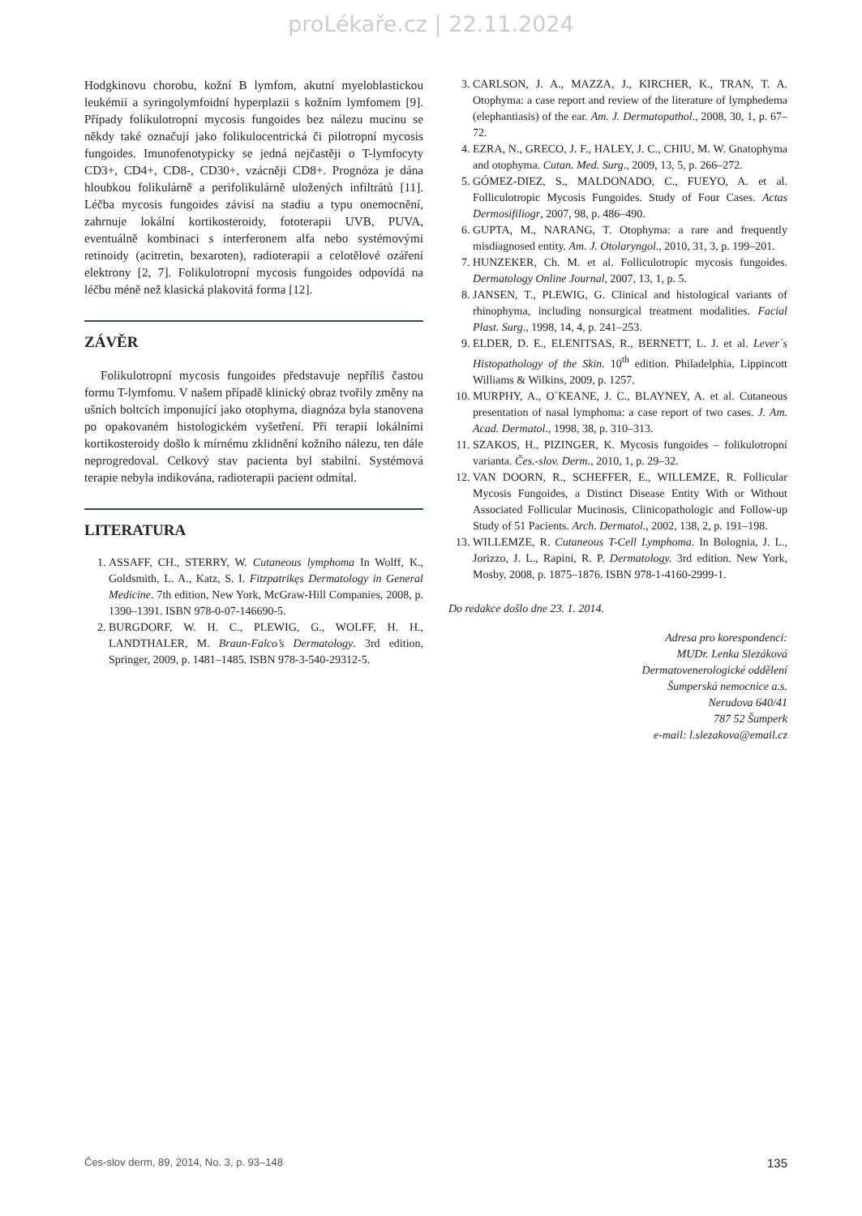proLékaře.cz | 22.11.2024
Hodgkinovu chorobu, kožní B lymfom, akutní myeloblastickou leukémii a syringolymfoidní hyperplazii s kožním lymfomem [9]. Případy folikulotropní mycosis fungoides bez nálezu mucinu se někdy také označují jako folikulocentrická či pilotropní mycosis fungoides. Imunofenotypicky se jedná nejčastěji o T-lymfocyty CD3+, CD4+, CD8-, CD30+, vzácněji CD8+. Prognóza je dána hloubkou folikulárně a perifolikulárně uložených infiltrátů [11]. Léčba mycosis fungoides závisí na stadiu a typu onemocnění, zahrnuje lokální kortikosteroidy, fototerapii UVB, PUVA, eventuálně kombinaci s interferonem alfa nebo systémovými retinoidy (acitretin, bexaroten), radioterapii a celotělové ozáření elektrony [2, 7]. Folikulotropní mycosis fungoides odpovídá na léčbu méně než klasická plakovitá forma [12].
ZÁVĚR
Folikulotropní mycosis fungoides představuje nepříliš častou formu T-lymfomu. V našem případě klinický obraz tvořily změny na ušních boltcích imponující jako otophyma, diagnóza byla stanovena po opakovaném histologickém vyšetření. Při terapii lokálními kortikosteroidy došlo k mírnému zklidnění kožního nálezu, ten dále neprogredoval. Celkový stav pacienta byl stabilní. Systémová terapie nebyla indikována, radioterapii pacient odmítal.
LITERATURA
1. ASSAFF, CH., STERRY, W. Cutaneous lymphoma In Wolff, K., Goldsmith, L. A., Katz, S. I. Fitzpatrikęs Dermatology in General Medicine. 7th edition, New York, McGraw-Hill Companies, 2008, p. 1390–1391. ISBN 978-0-07-146690-5.
2. BURGDORF, W. H. C., PLEWIG, G., WOLFF, H. H., LANDTHALER, M. Braun-Falco’s Dermatology. 3rd edition, Springer, 2009, p. 1481–1485. ISBN 978-3-540-29312-5.
3. CARLSON, J. A., MAZZA, J., KIRCHER, K., TRAN, T. A. Otophyma: a case report and review of the literature of lymphedema (elephantiasis) of the ear. Am. J. Dermatopathol., 2008, 30, 1, p. 67–72.
4. EZRA, N., GRECO, J. F., HALEY, J. C., CHIU, M. W. Gnatophyma and otophyma. Cutan. Med. Surg., 2009, 13, 5, p. 266–272.
5. GÓMEZ-DIEZ, S., MALDONADO, C., FUEYO, A. et al. Folliculotropic Mycosis Fungoides. Study of Four Cases. Actas Dermosifiliogr, 2007, 98, p. 486–490.
6. GUPTA, M., NARANG, T. Otophyma: a rare and frequently misdiagnosed entity. Am. J. Otolaryngol., 2010, 31, 3, p. 199–201.
7. HUNZEKER, Ch. M. et al. Folliculotropic mycosis fungoides. Dermatology Online Journal, 2007, 13, 1, p. 5.
8. JANSEN, T., PLEWIG, G. Clinical and histological variants of rhinophyma, including nonsurgical treatment modalities. Facial Plast. Surg., 1998, 14, 4, p. 241–253.
9. ELDER, D. E., ELENITSAS, R., BERNETT, L. J. et al. Lever´s Histopathology of the Skin. 10<sup>th</sup> edition. Philadelphia, Lippincott Williams & Wilkins, 2009, p. 1257.
10. MURPHY, A., O´KEANE, J. C., BLAYNEY, A. et al. Cutaneous presentation of nasal lymphoma: a case report of two cases. J. Am. Acad. Dermatol., 1998, 38, p. 310–313.
11. SZAKOS, H., PIZINGER, K. Mycosis fungoides – folikulotropní varianta. Čes.-slov. Derm., 2010, 1, p. 29–32.
12. VAN DOORN, R., SCHEFFER, E., WILLEMZE, R. Follicular Mycosis Fungoides, a Distinct Disease Entity With or Without Associated Follicular Mucinosis, Clinicopathologic and Follow-up Study of 51 Pacients. Arch. Dermatol., 2002, 138, 2, p. 191–198.
13. WILLEMZE, R. Cutaneous T-Cell Lymphoma. In Bolognia, J. L., Jorizzo, J. L., Rapini, R. P. Dermatology. 3rd edition. New York, Mosby, 2008, p. 1875–1876. ISBN 978-1-4160-2999-1.
Do redakce došlo dne 23. 1. 2014.
Adresa pro korespondenci:
MUDr. Lenka Slezáková
Dermatovenerologické oddělení
Šumperská nemocnice a.s.
Nerudova 640/41
787 52 Šumperk
e-mail: l.slezakova@email.cz
Čes-slov derm, 89, 2014, No. 3, p. 93–148 135